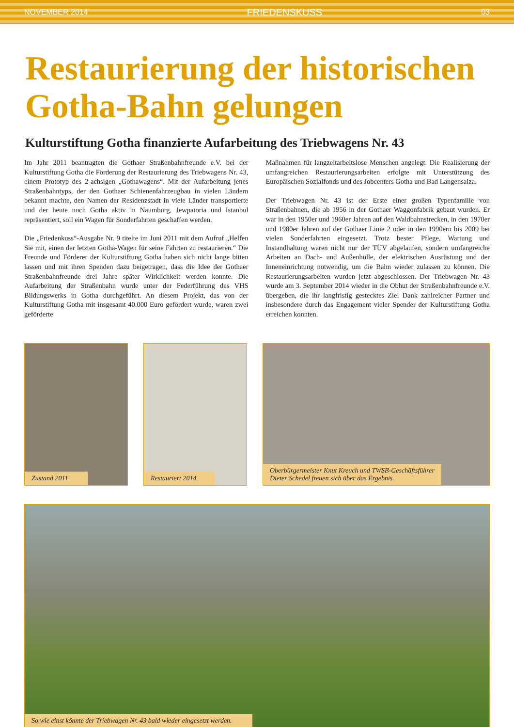NOVEMBER 2014 FRIEDENSKUSS 03
Restaurierung der historischen
Gotha-Bahn gelungen
Kulturstiftung Gotha finanzierte Aufarbeitung des Triebwagens Nr. 43
Im Jahr 2011 beantragten die Gothaer Straßenbahnfreunde e.V. bei der Kulturstiftung Gotha die Förderung der Restaurierung des Triebwagens Nr. 43, einem Prototyp des 2-achsigen „Gothawagens“. Mit der Aufarbeitung jenes Straßenbahntyps, der den Gothaer Schienenfahrzeugbau in vielen Ländern bekannt machte, den Namen der Residenzstadt in viele Länder transportierte und der heute noch Gotha aktiv in Naumburg, Jewpatoria und Istanbul repräsentiert, soll ein Wagen für Sonderfahrten geschaffen werden.
Die „Friedenkuss“-Ausgabe Nr. 9 titelte im Juni 2011 mit dem Aufruf „Helfen Sie mit, einen der letzten Gotha-Wagen für seine Fahrten zu restaurieren.“ Die Freunde und Förderer der Kulturstiftung Gotha haben sich nicht lange bitten lassen und mit ihren Spenden dazu beigetragen, dass die Idee der Gothaer Straßenbahnfreunde drei Jahre später Wirklichkeit werden konnte. Die Aufarbeitung der Straßenbahn wurde unter der Federführung des VHS Bildungswerks in Gotha durchgeführt. An diesem Projekt, das von der Kulturstiftung Gotha mit insgesamt 40.000 Euro gefördert wurde, waren zwei geförderte
Maßnahmen für langzeitarbeitslose Menschen angelegt. Die Realisierung der umfangreichen Restaurierungsarbeiten erfolgte mit Unterstützung des Europäischen Sozialfonds und des Jobcenters Gotha und Bad Langensalza.
Der Triebwagen Nr. 43 ist der Erste einer großen Typenfamilie von Straßenbahnen, die ab 1956 in der Gothaer Waggonfabrik gebaut wurden. Er war in den 1950er und 1960er Jahren auf den Waldbahnstrecken, in den 1970er und 1980er Jahren auf der Gothaer Linie 2 oder in den 1990ern bis 2009 bei vielen Sonderfahrten eingesetzt. Trotz bester Pflege, Wartung und Instandhaltung waren nicht nur der TÜV abgelaufen, sondern umfangreiche Arbeiten an Dach- und Außenhülle, der elektrischen Ausrüstung und der Inneneinrichtung notwendig, um die Bahn wieder zulassen zu können. Die Restaurierungsarbeiten wurden jetzt abgeschlossen. Der Triebwagen Nr. 43 wurde am 3. September 2014 wieder in die Obhut der Straßenbahnfreunde e.V. übergeben, die ihr langfristig gestecktes Ziel Dank zahlreicher Partner und insbesondere durch das Engagement vieler Spender der Kulturstiftung Gotha erreichen konnten.
Zustand 2011
Restauriert 2014
Oberbürgermeister Knut Kreuch und TWSB-Geschäftsführer
Dieter Schedel freuen sich über das Ergebnis.
So wie einst könnte der Triebwagen Nr. 43 bald wieder eingesetzt werden.